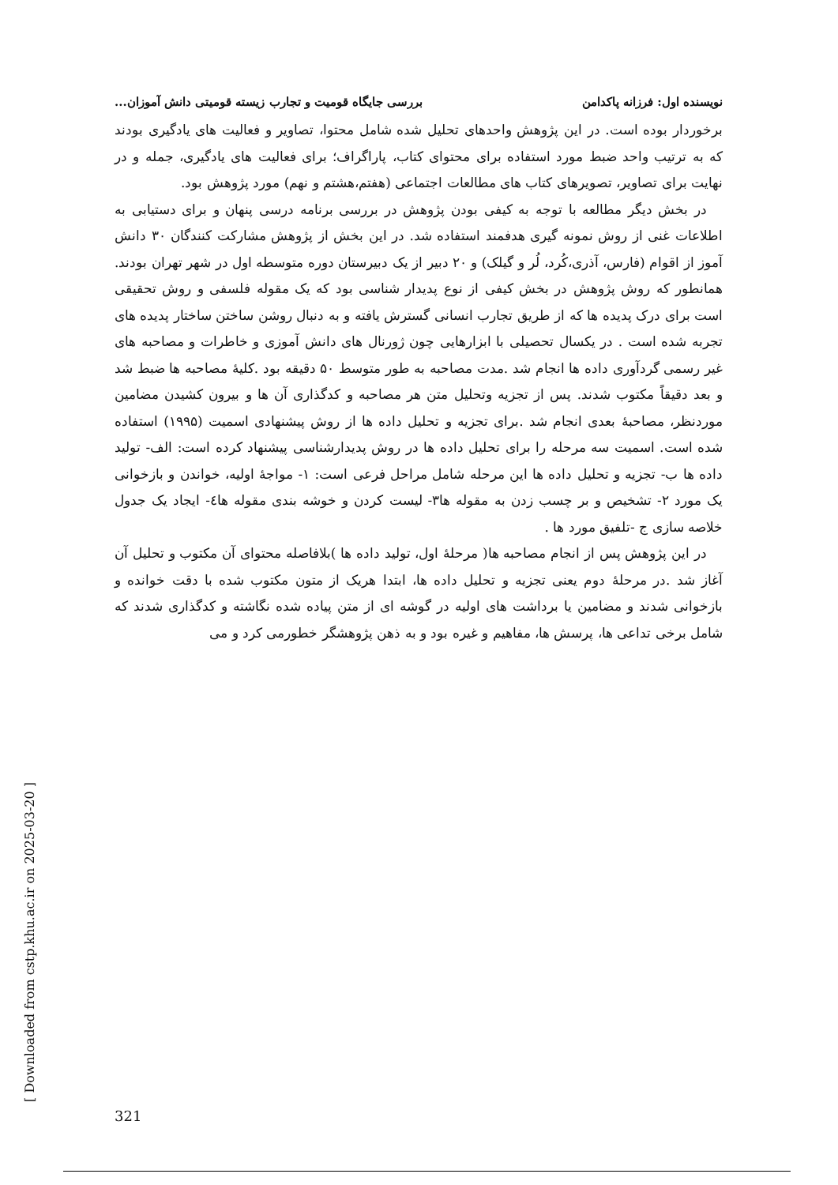نویسنده اول: فرزانه پاکدامن بررسی جایگاه قومیت و تجارب زیسته قومیتی دانش آموزان...
برخوردار بوده است. در این پژوهش واحدهای تحلیل شده شامل محتوا، تصاویر و فعالیت های یادگیری بودند که به ترتیب واحد ضبط مورد استفاده برای محتوای کتاب، پاراگراف؛ برای فعالیت های یادگیری، جمله و در نهایت برای تصاویر، تصویرهای کتاب های مطالعات اجتماعی (هفتم،هشتم و نهم) مورد پژوهش بود.
در بخش دیگر مطالعه با توجه به کیفی بودن پژوهش در بررسی برنامه درسی پنهان و برای دستیابی به اطلاعات غنی از روش نمونه گیری هدفمند استفاده شد. در این بخش از پژوهش مشارکت کنندگان ۳۰ دانش آموز از اقوام (فارس، آذری،کُرد، لُر و گیلک) و ۲۰ دبیر از یک دبیرستان دوره متوسطه اول در شهر تهران بودند. همانطور که روش پژوهش در بخش کیفی از نوع پدیدار شناسی بود که یک مقوله فلسفی و روش تحقیقی است برای درک پدیده ها که از طریق تجارب انسانی گسترش یافته و به دنبال روشن ساختن ساختار پدیده های تجربه شده است . در یکسال تحصیلی با ابزارهایی چون ژورنال های دانش آموزی و خاطرات و مصاحبه های غیر رسمی گردآوری داده ها انجام شد .مدت مصاحبه به طور متوسط ۵۰ دقیقه بود .کلیهٔ مصاحبه ها ضبط شد و بعد دقیقاً مکتوب شدند. پس از تجزیه وتحلیل متن هر مصاحبه و کدگذاری آن ها و بیرون کشیدن مضامین موردنظر، مصاحبهٔ بعدی انجام شد .برای تجزیه و تحلیل داده ها از روش پیشنهادی اسمیت (۱۹۹۵) استفاده شده است. اسمیت سه مرحله را برای تحلیل داده ها در روش پدیدارشناسی پیشنهاد کرده است: الف- تولید داده ها ب- تجزیه و تحلیل داده ها این مرحله شامل مراحل فرعی است: ۱- مواجهٔ اولیه، خواندن و بازخوانی یک مورد ۲- تشخیص و بر چسب زدن به مقوله ها۳- لیست کردن و خوشه بندی مقوله ها٤- ایجاد یک جدول خلاصه سازی ج -تلفیق مورد ها .
در این پژوهش پس از انجام مصاحبه ها( مرحلهٔ اول، تولید داده ها )بلافاصله محتوای آن مکتوب و تحلیل آن آغاز شد .در مرحلهٔ دوم یعنی تجزیه و تحلیل داده ها، ابتدا هریک از متون مکتوب شده با دقت خوانده و بازخوانی شدند و مضامین یا برداشت های اولیه در گوشه ای از متن پیاده شده نگاشته و کدگذاری شدند که شامل برخی تداعی ها، پرسش ها، مفاهیم و غیره بود و به ذهن پژوهشگر خطورمی کرد و می
[ Downloaded from cstp.khu.ac.ir on 2025-03-20 ]
321